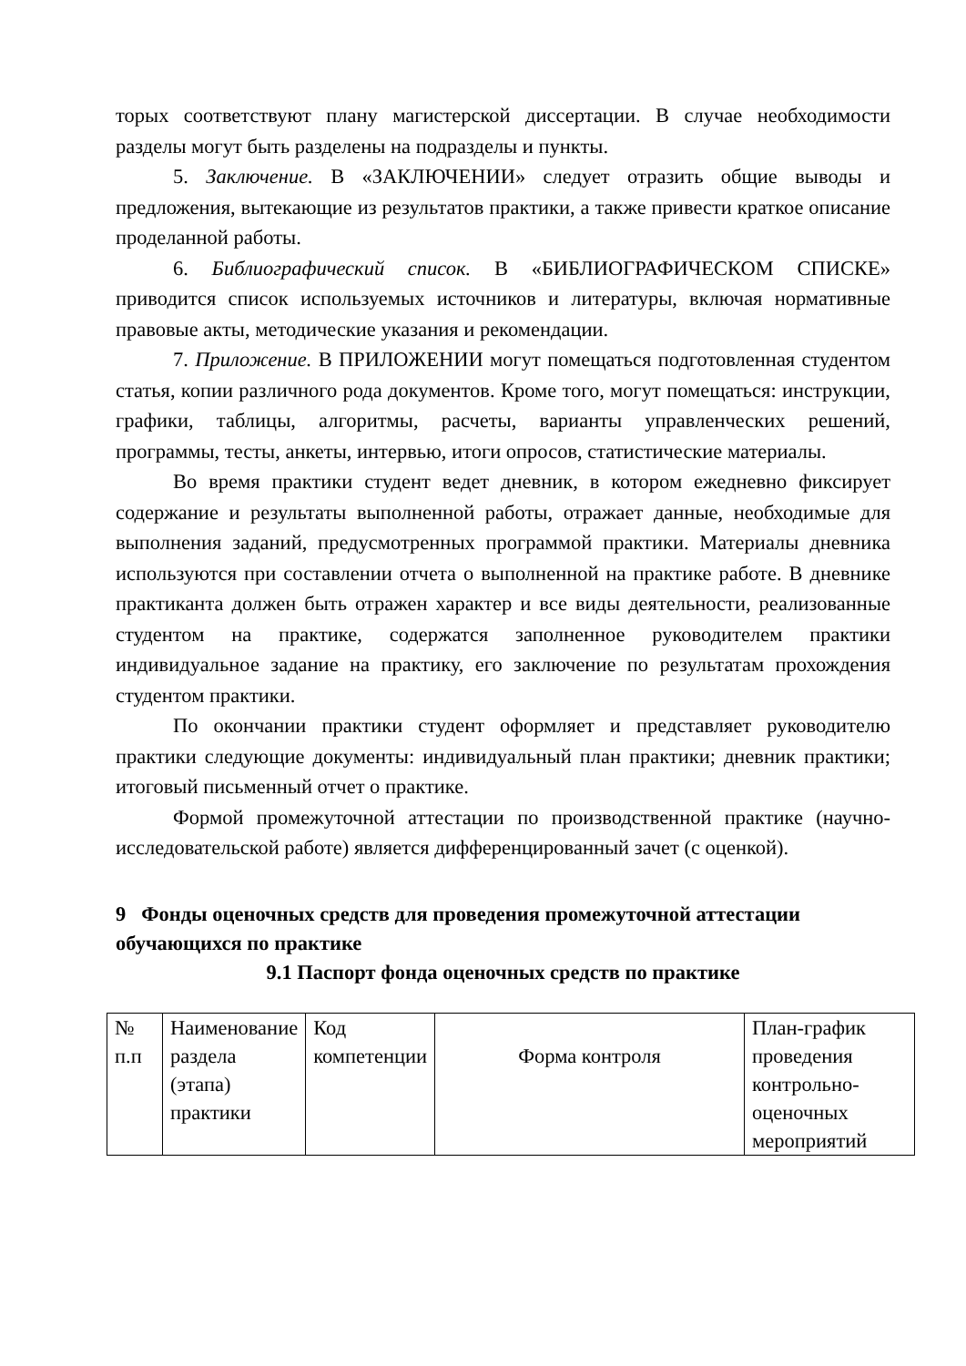торых соответствуют плану магистерской диссертации. В случае необходимости разделы могут быть разделены на подразделы и пункты.
5. Заключение. В «ЗАКЛЮЧЕНИИ» следует отразить общие выводы и предложения, вытекающие из результатов практики, а также привести краткое описание проделанной работы.
6. Библиографический список. В «БИБЛИОГРАФИЧЕСКОМ СПИСКЕ» приводится список используемых источников и литературы, включая нормативные правовые акты, методические указания и рекомендации.
7. Приложение. В ПРИЛОЖЕНИИ могут помещаться подготовленная студентом статья, копии различного рода документов. Кроме того, могут помещаться: инструкции, графики, таблицы, алгоритмы, расчеты, варианты управленческих решений, программы, тесты, анкеты, интервью, итоги опросов, статистические материалы.
Во время практики студент ведет дневник, в котором ежедневно фиксирует содержание и результаты выполненной работы, отражает данные, необходимые для выполнения заданий, предусмотренных программой практики. Материалы дневника используются при составлении отчета о выполненной на практике работе. В дневнике практиканта должен быть отражен характер и все виды деятельности, реализованные студентом на практике, содержатся заполненное руководителем практики индивидуальное задание на практику, его заключение по результатам прохождения студентом практики.
По окончании практики студент оформляет и представляет руководителю практики следующие документы: индивидуальный план практики; дневник практики; итоговый письменный отчет о практике.
Формой промежуточной аттестации по производственной практике (научно-исследовательской работе) является дифференцированный зачет (с оценкой).
9 Фонды оценочных средств для проведения промежуточной аттестации обучающихся по практике
9.1 Паспорт фонда оценочных средств по практике
| № п.п | Наименование раздела (этапа) практики | Код компетенции | Форма контроля | План-график проведения контрольно-оценочных мероприятий |